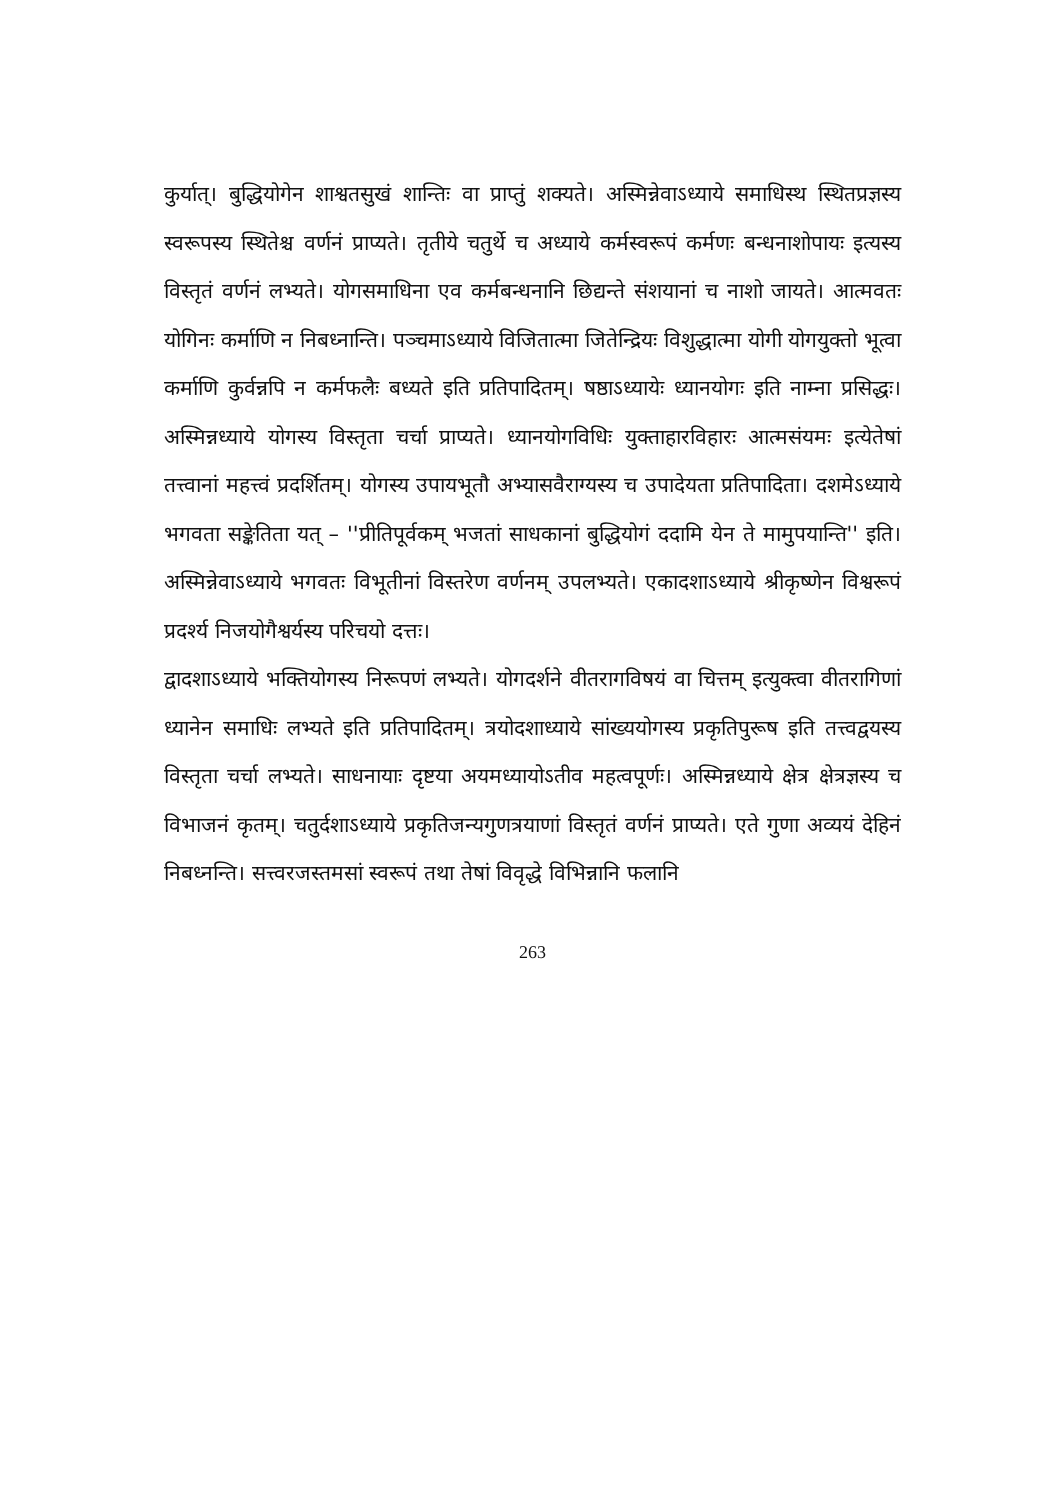कुर्यात्। बुद्धियोगेन शाश्वतसुखं शान्तिः वा प्राप्तुं शक्यते। अस्मिन्नेवाऽध्याये समाधिस्थ स्थितप्रज्ञस्य स्वरूपस्य स्थितेश्च वर्णनं प्राप्यते। तृतीये चतुर्थे च अध्याये कर्मस्वरूपं कर्मणः बन्धनाशोपायः इत्यस्य विस्तृतं वर्णनं लभ्यते। योगसमाधिना एव कर्मबन्धनानि छिद्यन्ते संशयानां च नाशो जायते। आत्मवतः योगिनः कर्माणि न निबध्नान्ति। पञ्चमाऽध्याये विजितात्मा जितेन्द्रियः विशुद्धात्मा योगी योगयुक्तो भूत्वा कर्माणि कुर्वन्नपि न कर्मफलैः बध्यते इति प्रतिपादितम्। षष्ठाऽध्यायेः ध्यानयोगः इति नाम्ना प्रसिद्धः। अस्मिन्नध्याये योगस्य विस्तृता चर्चा प्राप्यते। ध्यानयोगविधिः युक्ताहारविहारः आत्मसंयमः इत्येतेषां तत्त्वानां महत्त्वं प्रदर्शितम्। योगस्य उपायभूतौ अभ्यासवैराग्यस्य च उपादेयता प्रतिपादिता। दशमेऽध्याये भगवता सङ्केतिता यत् – ''प्रीतिपूर्वकम् भजतां साधकानां बुद्धियोगं ददामि येन ते मामुपयान्ति'' इति। अस्मिन्नेवाऽध्याये भगवतः विभूतीनां विस्तरेण वर्णनम् उपलभ्यते। एकादशाऽध्याये श्रीकृष्णेन विश्वरूपं प्रदर्श्य निजयोगैश्वर्यस्य परिचयो दत्तः।
द्वादशाऽध्याये भक्तियोगस्य निरूपणं लभ्यते। योगदर्शने वीतरागविषयं वा चित्तम् इत्युक्त्वा वीतरागिणां ध्यानेन समाधिः लभ्यते इति प्रतिपादितम्। त्रयोदशाध्याये सांख्ययोगस्य प्रकृतिपुरूष इति तत्त्वद्वयस्य विस्तृता चर्चा लभ्यते। साधनायाः दृष्टया अयमध्यायोऽतीव महत्वपूर्णः। अस्मिन्नध्याये क्षेत्र क्षेत्रज्ञस्य च विभाजनं कृतम्। चतुर्दशाऽध्याये प्रकृतिजन्यगुणत्रयाणां विस्तृतं वर्णनं प्राप्यते। एते गुणा अव्ययं देहिनं निबध्नन्ति। सत्त्वरजस्तमसां स्वरूपं तथा तेषां विवृद्धे विभिन्नानि फलानि
263